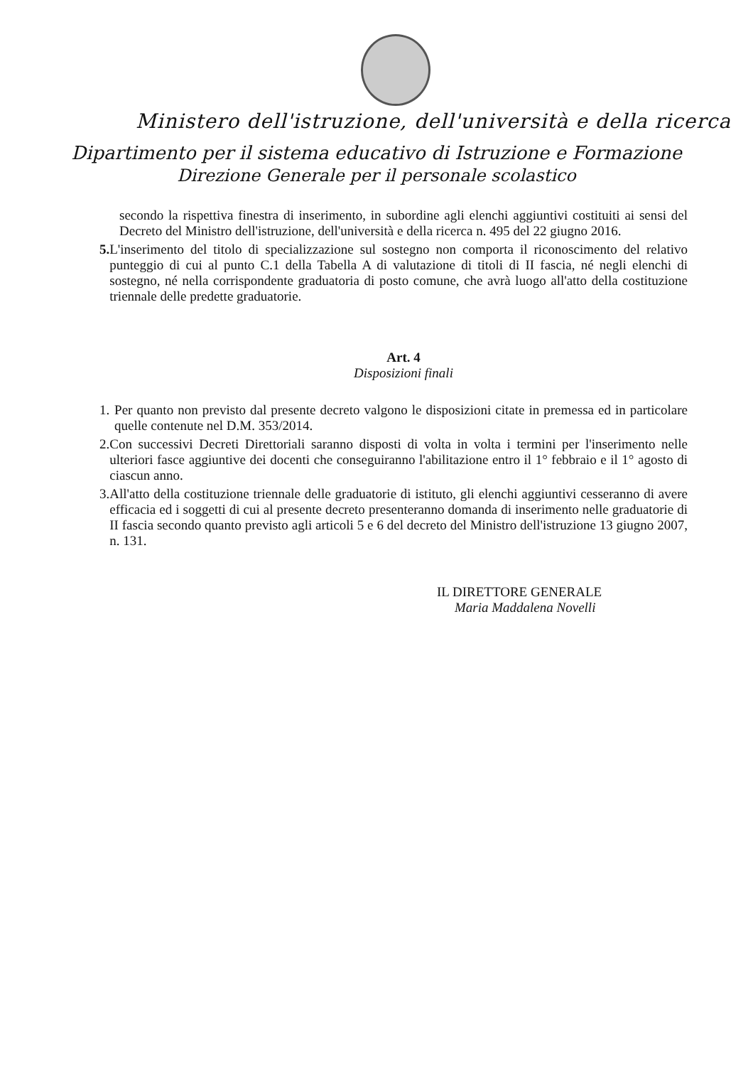Ministero dell'istruzione, dell'università e della ricerca
Dipartimento per il sistema educativo di Istruzione e Formazione
Direzione Generale per il personale scolastico
secondo la rispettiva finestra di inserimento, in subordine agli elenchi aggiuntivi costituiti ai sensi del Decreto del Ministro dell'istruzione, dell'università e della ricerca n. 495 del 22 giugno 2016.
5. L'inserimento del titolo di specializzazione sul sostegno non comporta il riconoscimento del relativo punteggio di cui al punto C.1 della Tabella A di valutazione di titoli di II fascia, né negli elenchi di sostegno, né nella corrispondente graduatoria di posto comune, che avrà luogo all'atto della costituzione triennale delle predette graduatorie.
Art. 4
Disposizioni finali
1. Per quanto non previsto dal presente decreto valgono le disposizioni citate in premessa ed in particolare quelle contenute nel D.M. 353/2014.
2. Con successivi Decreti Direttoriali saranno disposti di volta in volta i termini per l'inserimento nelle ulteriori fasce aggiuntive dei docenti che conseguiranno l'abilitazione entro il 1° febbraio e il 1° agosto di ciascun anno.
3. All'atto della costituzione triennale delle graduatorie di istituto, gli elenchi aggiuntivi cesseranno di avere efficacia ed i soggetti di cui al presente decreto presenteranno domanda di inserimento nelle graduatorie di II fascia secondo quanto previsto agli articoli 5 e 6 del decreto del Ministro dell'istruzione 13 giugno 2007, n. 131.
IL DIRETTORE GENERALE
Maria Maddalena Novelli